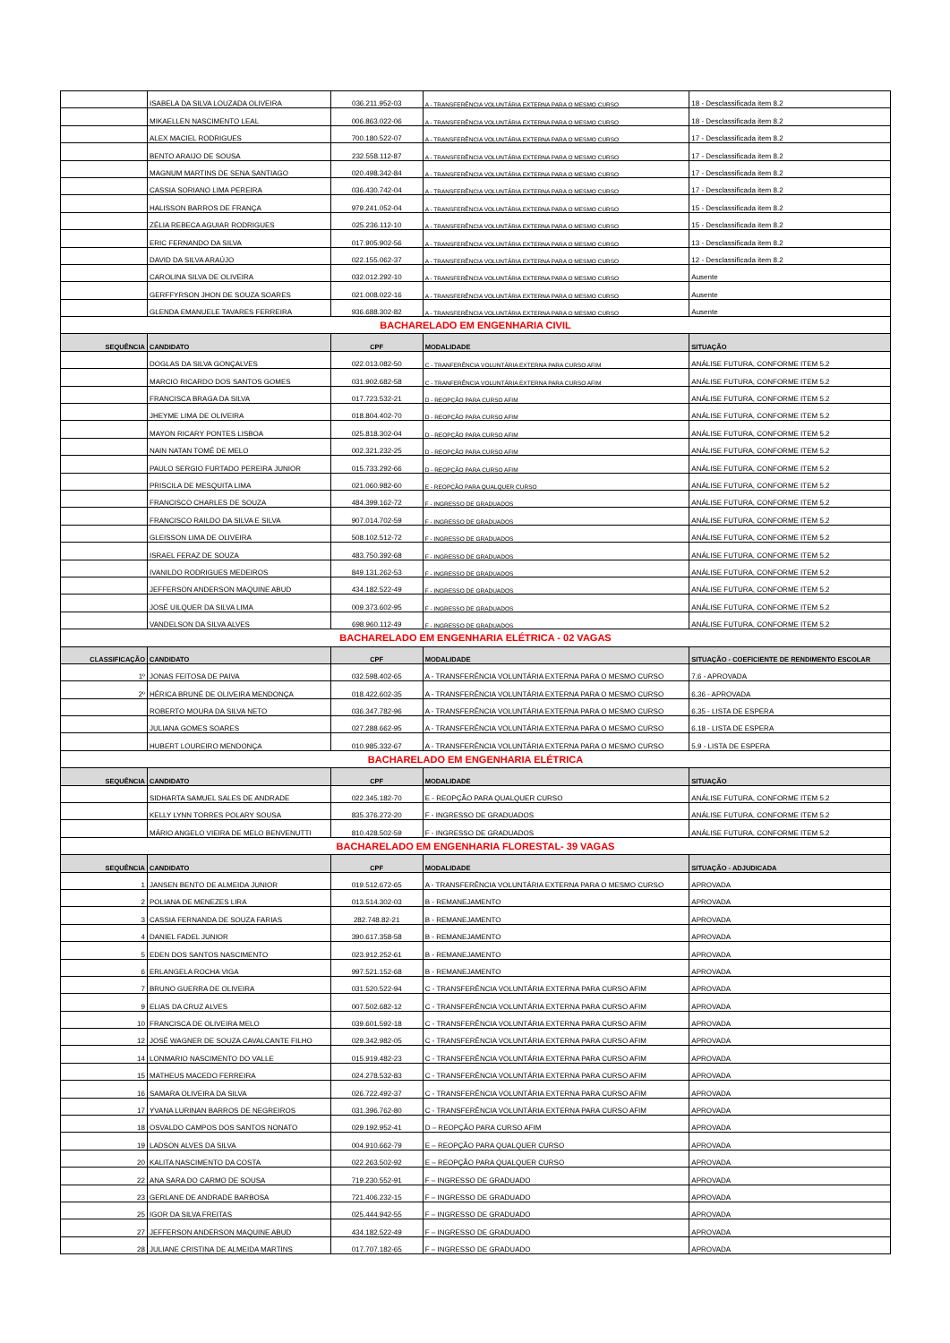| | ISABELA DA SILVA LOUZADA OLIVEIRA | 036.211.952-03 | A - TRANSFERÊNCIA VOLUNTÁRIA EXTERNA PARA O MESMO CURSO | 18 - Desclassificada item 8.2 |
| | MIKAELLEN NASCIMENTO LEAL | 006.863.022-06 | A - TRANSFERÊNCIA VOLUNTÁRIA EXTERNA PARA O MESMO CURSO | 18 - Desclassificada item 8.2 |
| | ALEX MACIEL RODRIGUES | 700.180.522-07 | A - TRANSFERÊNCIA VOLUNTÁRIA EXTERNA PARA O MESMO CURSO | 17 - Desclassificada item 8.2 |
| | BENTO ARAIJO DE SOUSA | 232.558.112-87 | A - TRANSFERÊNCIA VOLUNTÁRIA EXTERNA PARA O MESMO CURSO | 17 - Desclassificada item 8.2 |
| | MAGNUM MARTINS DE SENA SANTIAGO | 020.498.342-84 | A - TRANSFERÊNCIA VOLUNTÁRIA EXTERNA PARA O MESMO CURSO | 17 - Desclassificada item 8.2 |
| | CASSIA SORIANO LIMA PEREIRA | 036.430.742-04 | A - TRANSFERÊNCIA VOLUNTÁRIA EXTERNA PARA O MESMO CURSO | 17 - Desclassificada item 8.2 |
| | HALISSON BARROS DE FRANÇA | 979.241.052-04 | A - TRANSFERÊNCIA VOLUNTÁRIA EXTERNA PARA O MESMO CURSO | 15 - Desclassificada item 8.2 |
| | ZÉLIA REBECA AGUIAR RODRIGUES | 025.236.112-10 | A - TRANSFERÊNCIA VOLUNTÁRIA EXTERNA PARA O MESMO CURSO | 15 - Desclassificada item 8.2 |
| | ERIC FERNANDO DA SILVA | 017.905.902-56 | A - TRANSFERÊNCIA VOLUNTÁRIA EXTERNA PARA O MESMO CURSO | 13 - Desclassificada item 8.2 |
| | DAVID DA SILVA ARAÚJO | 022.155.062-37 | A - TRANSFERÊNCIA VOLUNTÁRIA EXTERNA PARA O MESMO CURSO | 12 - Desclassificada item 8.2 |
| | CAROLINA SILVA DE OLIVEIRA | 032.012.292-10 | A - TRANSFERÊNCIA VOLUNTÁRIA EXTERNA PARA O MESMO CURSO | Ausente |
| | GERFFYRSON JHON DE SOUZA SOARES | 021.008.022-16 | A - TRANSFERÊNCIA VOLUNTÁRIA EXTERNA PARA O MESMO CURSO | Ausente |
| | GLENDA EMANUELE TAVARES FERREIRA | 936.688.302-82 | A - TRANSFERÊNCIA VOLUNTÁRIA EXTERNA PARA O MESMO CURSO | Ausente |
| BACHARELADO EM ENGENHARIA CIVIL | | | | |
| SEQUÊNCIA | CANDIDATO | CPF | MODALIDADE | SITUAÇÃO |
| | DOGLAS DA SILVA GONÇALVES | 022.013.082-50 | C - TRANFERÊNCIA VOLUNTÁRIA EXTERNA PARA CURSO AFIM | ANÁLISE FUTURA, CONFORME ITEM 5.2 |
| | MARCIO RICARDO DOS SANTOS GOMES | 031.902.682-58 | C - TRANFERÊNCIA VOLUNTÁRIA EXTERNA PARA CURSO AFIM | ANÁLISE FUTURA, CONFORME ITEM 5.2 |
| | FRANCISCA BRAGA DA SILVA | 017.723.532-21 | D - REOPÇÃO PARA CURSO AFIM | ANÁLISE FUTURA, CONFORME ITEM 5.2 |
| | JHEYME LIMA DE OLIVEIRA | 018.804.402-70 | D - REOPÇÃO PARA CURSO AFIM | ANÁLISE FUTURA, CONFORME ITEM 5.2 |
| | MAYON RICARY PONTES LISBOA | 025.818.302-04 | D - REOPÇÃO PARA CURSO AFIM | ANÁLISE FUTURA, CONFORME ITEM 5.2 |
| | NAIN NATAN TOMÉ DE MELO | 002.321.232-25 | D - REOPÇÃO PARA CURSO AFIM | ANÁLISE FUTURA, CONFORME ITEM 5.2 |
| | PAULO SERGIO FURTADO PEREIRA JUNIOR | 015.733.292-66 | D - REOPÇÃO PARA CURSO AFIM | ANÁLISE FUTURA, CONFORME ITEM 5.2 |
| | PRISCILA DE MESQUITA LIMA | 021.060.982-60 | E - REOPÇÃO PARA QUALQUER CURSO | ANÁLISE FUTURA, CONFORME ITEM 5.2 |
| | FRANCISCO CHARLES DE SOUZA | 484.399.162-72 | F - INGRESSO DE GRADUADOS | ANÁLISE FUTURA, CONFORME ITEM 5.2 |
| | FRANCISCO RAILDO DA SILVA E SILVA | 907.014.702-59 | F - INGRESSO DE GRADUADOS | ANÁLISE FUTURA, CONFORME ITEM 5.2 |
| | GLEISSON LIMA DE OLIVEIRA | 508.102.512-72 | F - INGRESSO DE GRADUADOS | ANÁLISE FUTURA, CONFORME ITEM 5.2 |
| | ISRAEL FERAZ DE SOUZA | 483.750.392-68 | F - INGRESSO DE GRADUADOS | ANÁLISE FUTURA, CONFORME ITEM 5.2 |
| | IVANILDO RODRIGUES MEDEIROS | 849.131.262-53 | F - INGRESSO DE GRADUADOS | ANÁLISE FUTURA, CONFORME ITEM 5.2 |
| | JEFFERSON ANDERSON MAQUINE ABUD | 434.182.522-49 | F - INGRESSO DE GRADUADOS | ANÁLISE FUTURA, CONFORME ITEM 5.2 |
| | JOSÉ UILQUER DA SILVA LIMA | 009.373.602-95 | F - INGRESSO DE GRADUADOS | ANÁLISE FUTURA, CONFORME ITEM 5.2 |
| | VANDELSON DA SILVA ALVES | 698.960.112-49 | F - INGRESSO DE GRADUADOS | ANÁLISE FUTURA, CONFORME ITEM 5.2 |
| BACHARELADO EM ENGENHARIA ELÉTRICA - 02 VAGAS | | | | |
| CLASSIFICAÇÃO | CANDIDATO | CPF | MODALIDADE | SITUAÇÃO - COEFICIENTE DE RENDIMENTO ESCOLAR |
| 1º | JONAS FEITOSA DE PAIVA | 032.598.402-65 | A - TRANSFERÊNCIA VOLUNTÁRIA EXTERNA PARA O MESMO CURSO | 7,6 - APROVADA |
| 2º | HÉRICA BRUNÉ DE OLIVEIRA MENDONÇA | 018.422.602-35 | A - TRANSFERÊNCIA VOLUNTÁRIA EXTERNA PARA O MESMO CURSO | 6,36 - APROVADA |
| | ROBERTO MOURA DA SILVA NETO | 036.347.782-96 | A - TRANSFERÊNCIA VOLUNTÁRIA EXTERNA PARA O MESMO CURSO | 6,35 - LISTA DE ESPERA |
| | JULIANA GOMES SOARES | 027.288.662-95 | A - TRANSFERÊNCIA VOLUNTÁRIA EXTERNA PARA O MESMO CURSO | 6,18 - LISTA DE ESPERA |
| | HUBERT LOUREIRO MENDONÇA | 010.985.332-67 | A - TRANSFERÊNCIA VOLUNTÁRIA EXTERNA PARA O MESMO CURSO | 5,9 - LISTA DE ESPERA |
| BACHARELADO EM ENGENHARIA ELÉTRICA | | | | |
| SEQUÊNCIA | CANDIDATO | CPF | MODALIDADE | SITUAÇÃO |
| | SIDHARTA SAMUEL SALES DE ANDRADE | 022.345.182-70 | E - REOPÇÃO PARA QUALQUER CURSO | ANÁLISE FUTURA, CONFORME ITEM 5.2 |
| | KELLY LYNN TORRES POLARY SOUSA | 835.376.272-20 | F - INGRESSO DE GRADUADOS | ANÁLISE FUTURA, CONFORME ITEM 5.2 |
| | MÁRIO ANGELO VIEIRA DE MELO BENVENUTTI | 810.428.502-59 | F - INGRESSO DE GRADUADOS | ANÁLISE FUTURA, CONFORME ITEM 5.2 |
| BACHARELADO EM ENGENHARIA FLORESTAL- 39 VAGAS | | | | |
| SEQUÊNCIA | CANDIDATO | CPF | MODALIDADE | SITUAÇÃO - ADJUDICADA |
| 1 | JANSEN BENTO DE ALMEIDA JUNIOR | 019.512.672-65 | A - TRANSFERÊNCIA VOLUNTÁRIA EXTERNA PARA O MESMO CURSO | APROVADA |
| 2 | POLIANA DE MENEZES LIRA | 013.514.302-03 | B - REMANEJAMENTO | APROVADA |
| 3 | CASSIA FERNANDA DE SOUZA FARIAS | 282.748.82-21 | B - REMANEJAMENTO | APROVADA |
| 4 | DANIEL FADEL JUNIOR | 390.617.358-58 | B - REMANEJAMENTO | APROVADA |
| 5 | EDEN DOS SANTOS NASCIMENTO | 023.912.252-61 | B - REMANEJAMENTO | APROVADA |
| 6 | ERLANGELA ROCHA VIGA | 997.521.152-68 | B - REMANEJAMENTO | APROVADA |
| 7 | BRUNO GUERRA DE OLIVEIRA | 031.520.522-94 | C - TRANSFERÊNCIA VOLUNTÁRIA EXTERNA PARA CURSO AFIM | APROVADA |
| 9 | ELIAS DA CRUZ ALVES | 007.502.682-12 | C - TRANSFERÊNCIA VOLUNTÁRIA EXTERNA PARA CURSO AFIM | APROVADA |
| 10 | FRANCISCA DE OLIVEIRA MELO | 039.601.592-18 | C - TRANSFERÊNCIA VOLUNTÁRIA EXTERNA PARA CURSO AFIM | APROVADA |
| 12 | JOSÉ WAGNER DE SOUZA CAVALCANTE FILHO | 029.342.982-05 | C - TRANSFERÊNCIA VOLUNTÁRIA EXTERNA PARA CURSO AFIM | APROVADA |
| 14 | LONMARIO NASCIMENTO DO VALLE | 015.919.482-23 | C - TRANSFERÊNCIA VOLUNTÁRIA EXTERNA PARA CURSO AFIM | APROVADA |
| 15 | MATHEUS MACEDO FERREIRA | 024.278.532-83 | C - TRANSFERÊNCIA VOLUNTÁRIA EXTERNA PARA CURSO AFIM | APROVADA |
| 16 | SAMARA OLIVEIRA DA SILVA | 026.722.492-37 | C - TRANSFERÊNCIA VOLUNTÁRIA EXTERNA PARA CURSO AFIM | APROVADA |
| 17 | YVANA LURINAN BARROS DE NEGREIROS | 031.396.762-80 | C - TRANSFERÊNCIA VOLUNTÁRIA EXTERNA PARA CURSO AFIM | APROVADA |
| 18 | OSVALDO CAMPOS DOS SANTOS NONATO | 029.192.952-41 | D – REOPÇÃO PARA CURSO AFIM | APROVADA |
| 19 | LADSON ALVES DA SILVA | 004.910.662-79 | E – REOPÇÃO PARA QUALQUER CURSO | APROVADA |
| 20 | KALITA NASCIMENTO DA COSTA | 022.263.502-92 | E – REOPÇÃO PARA QUALQUER CURSO | APROVADA |
| 22 | ANA SARA DO CARMO DE SOUSA | 719.230.552-91 | F – INGRESSO DE GRADUADO | APROVADA |
| 23 | GERLANE DE ANDRADE BARBOSA | 721.406.232-15 | F – INGRESSO DE GRADUADO | APROVADA |
| 25 | IGOR DA SILVA FREITAS | 025.444.942-55 | F – INGRESSO DE GRADUADO | APROVADA |
| 27 | JEFFERSON ANDERSON MAQUINE ABUD | 434.182.522-49 | F – INGRESSO DE GRADUADO | APROVADA |
| 28 | JULIANE CRISTINA DE ALMEIDA MARTINS | 017.707.182-65 | F – INGRESSO DE GRADUADO | APROVADA |